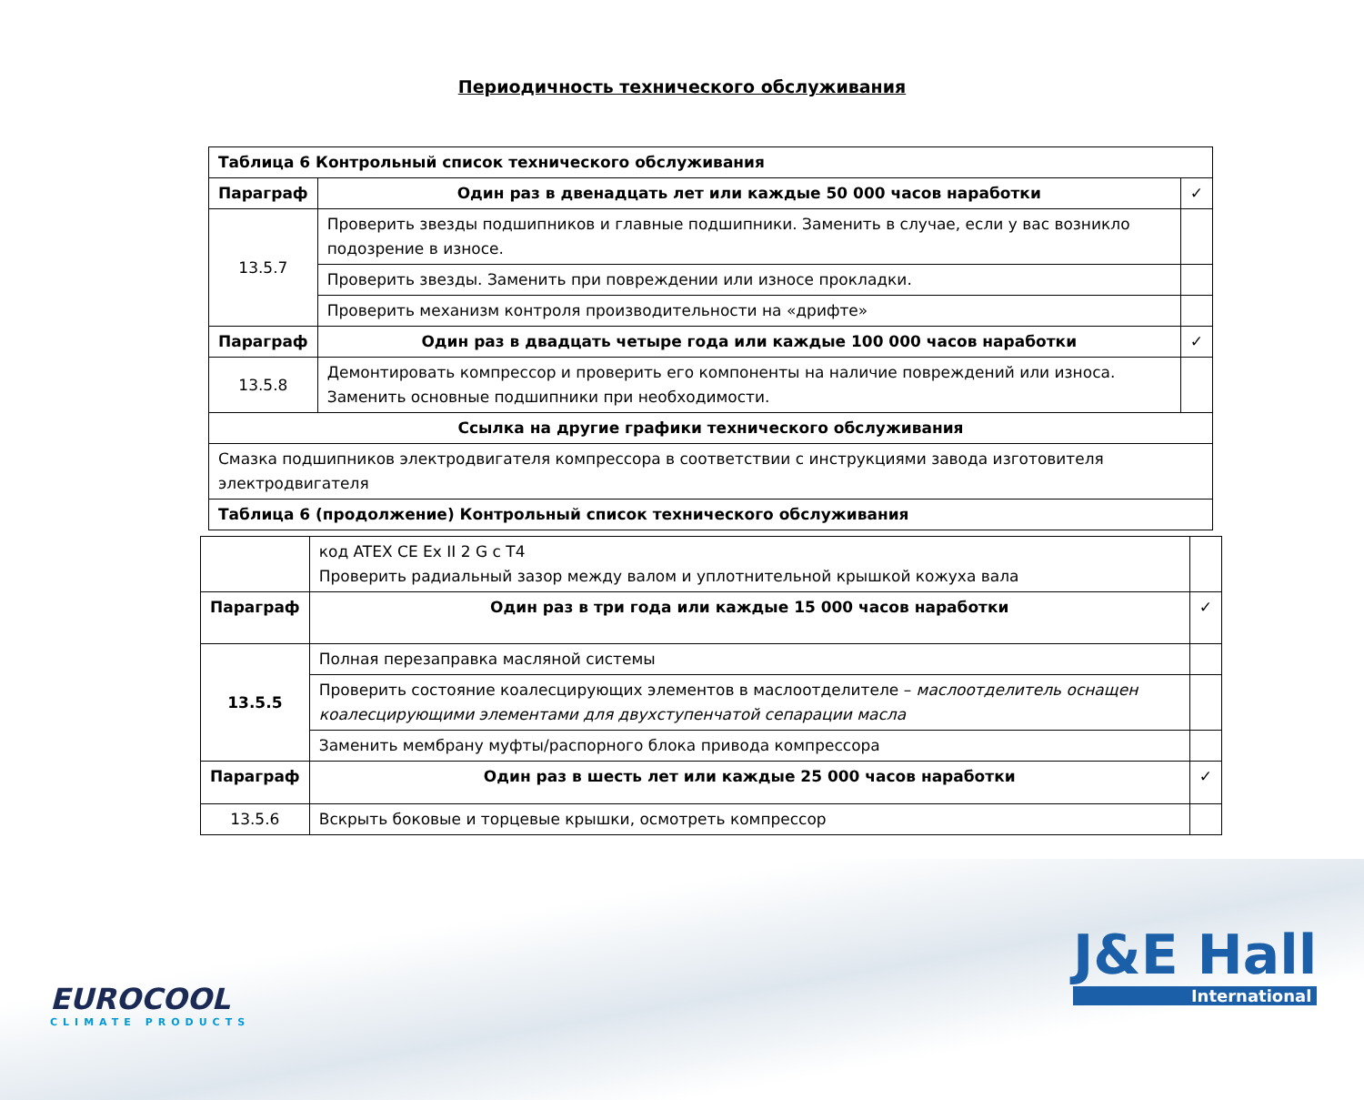Периодичность технического обслуживания
| Таблица 6 Контрольный список технического обслуживания | | |
| Параграф | Один раз в двенадцать лет или каждые 50 000 часов наработки | ✓ |
| 13.5.7 | Проверить звезды подшипников и главные подшипники. Заменить в случае, если у вас возникло подозрение в износе. | |
| | Проверить звезды. Заменить при повреждении или износе прокладки. | |
| | Проверить механизм контроля производительности на «дрифте» | |
| Параграф | Один раз в двадцать четыре года или каждые 100 000 часов наработки | ✓ |
| 13.5.8 | Демонтировать компрессор и проверить его компоненты на наличие повреждений или износа. Заменить основные подшипники при необходимости. | |
| Ссылка на другие графики технического обслуживания | | |
| Смазка подшипников электродвигателя компрессора в соответствии с инструкциями завода изготовителя электродвигателя | | |
| Таблица 6 (продолжение) Контрольный список технического обслуживания | | |
| | код ATEX CE Ex II 2 G c T4 Проверить радиальный зазор между валом и уплотнительной крышкой кожуха вала | |
| Параграф | Один раз в три года или каждые 15 000 часов наработки | ✓ |
| 13.5.5 | Полная перезаправка масляной системы | |
| | Проверить состояние коалесцирующих элементов в маслоотделителе – маслоотделитель оснащен коалесцирующими элементами для двухступенчатой сепарации масла | |
| | Заменить мембрану муфты/распорного блока привода компрессора | |
| Параграф | Один раз в шесть лет или каждые 25 000 часов наработки | ✓ |
| 13.5.6 | Вскрыть боковые и торцевые крышки, осмотреть компрессор | |
EUROCOOL
CLIMATE PRODUCTS
J&E Hall
International